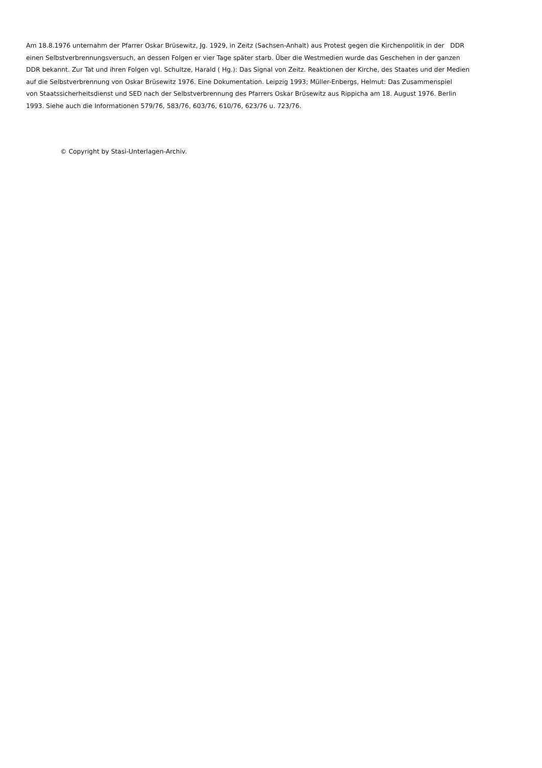Am 18.8.1976 unternahm der Pfarrer Oskar Brüsewitz, Jg. 1929, in Zeitz (Sachsen-Anhalt) aus Protest gegen die Kirchenpolitik in der DDR
einen Selbstverbrennungsversuch, an dessen Folgen er vier Tage später starb. Über die Westmedien wurde das Geschehen in der ganzen
DDR bekannt. Zur Tat und ihren Folgen vgl. Schultze, Harald ( Hg.): Das Signal von Zeitz. Reaktionen der Kirche, des Staates und der Medien
auf die Selbstverbrennung von Oskar Brüsewitz 1976. Eine Dokumentation. Leipzig 1993; Müller-Enbergs, Helmut: Das Zusammenspiel
von Staatssicherheitsdienst und SED nach der Selbstverbrennung des Pfarrers Oskar Brüsewitz aus Rippicha am 18. August 1976. Berlin
1993. Siehe auch die Informationen 579/76, 583/76, 603/76, 610/76, 623/76 u. 723/76.
© Copyright by Stasi-Unterlagen-Archiv.